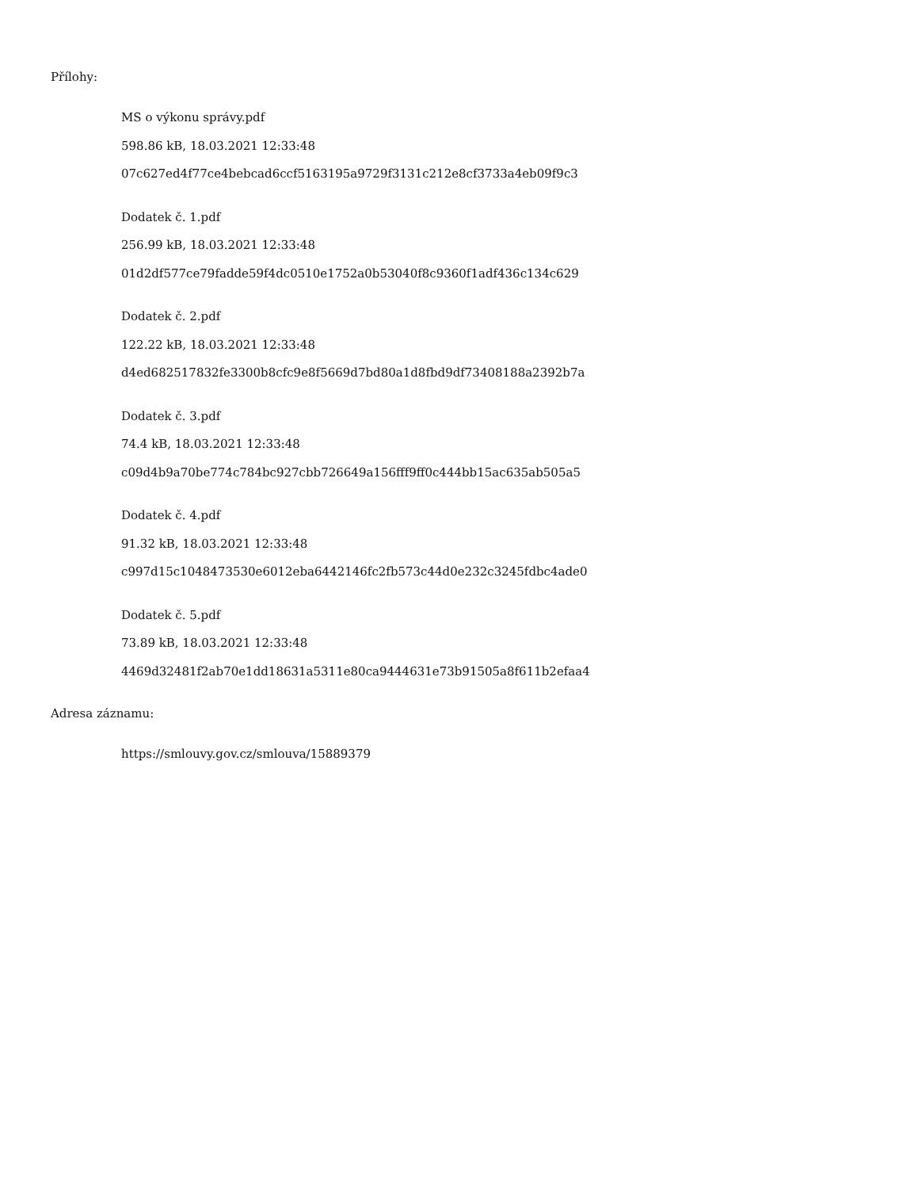Přílohy:
MS o výkonu správy.pdf
598.86 kB, 18.03.2021 12:33:48
07c627ed4f77ce4bebcad6ccf5163195a9729f3131c212e8cf3733a4eb09f9c3
Dodatek č. 1.pdf
256.99 kB, 18.03.2021 12:33:48
01d2df577ce79fadde59f4dc0510e1752a0b53040f8c9360f1adf436c134c629
Dodatek č. 2.pdf
122.22 kB, 18.03.2021 12:33:48
d4ed682517832fe3300b8cfc9e8f5669d7bd80a1d8fbd9df73408188a2392b7a
Dodatek č. 3.pdf
74.4 kB, 18.03.2021 12:33:48
c09d4b9a70be774c784bc927cbb726649a156fff9ff0c444bb15ac635ab505a5
Dodatek č. 4.pdf
91.32 kB, 18.03.2021 12:33:48
c997d15c1048473530e6012eba6442146fc2fb573c44d0e232c3245fdbc4ade0
Dodatek č. 5.pdf
73.89 kB, 18.03.2021 12:33:48
4469d32481f2ab70e1dd18631a5311e80ca9444631e73b91505a8f611b2efaa4
Adresa záznamu:
https://smlouvy.gov.cz/smlouva/15889379